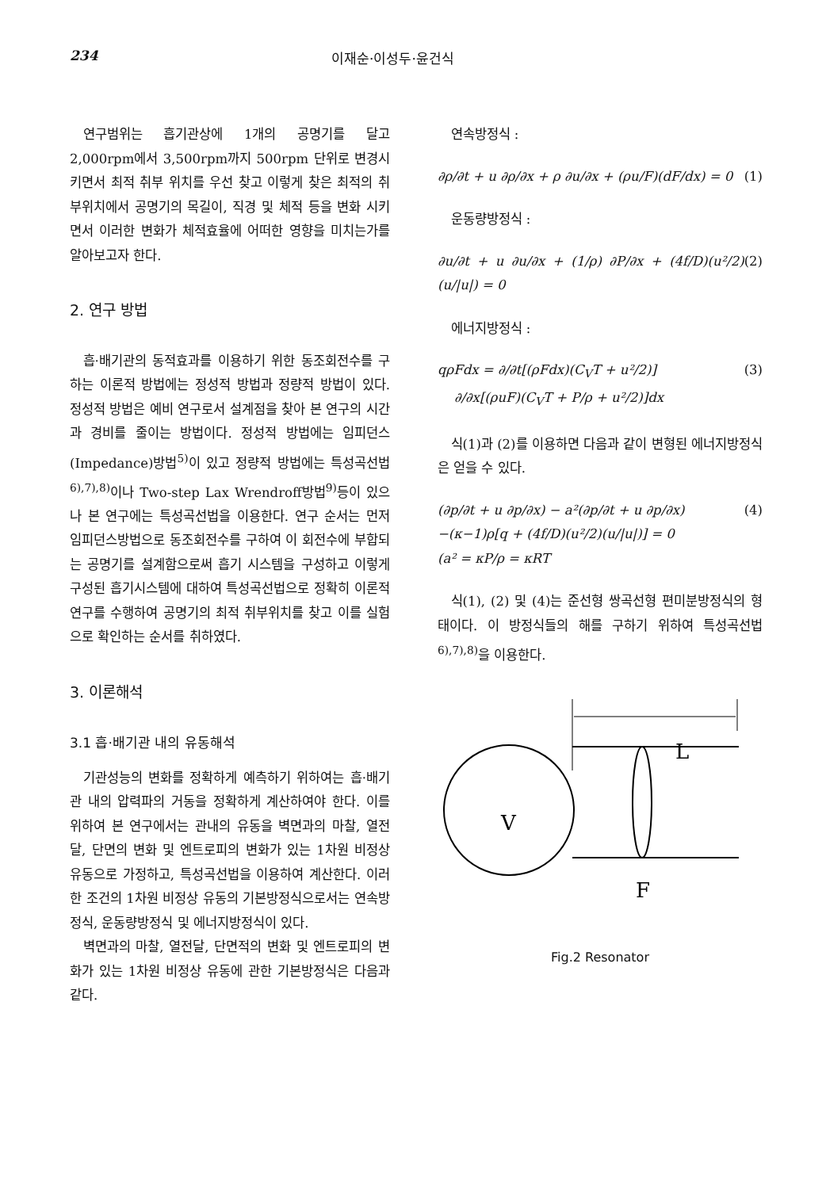234 이재순·이성두·윤건식
연구범위는 흡기관상에 1개의 공명기를 달고 2,000rpm에서 3,500rpm까지 500rpm 단위로 변경시키면서 최적 취부 위치를 우선 찾고 이렇게 찾은 최적의 취부위치에서 공명기의 목길이, 직경 및 체적 등을 변화 시키면서 이러한 변화가 체적효율에 어떠한 영향을 미치는가를 알아보고자 한다.
2. 연구 방법
흡·배기관의 동적효과를 이용하기 위한 동조회전수를 구하는 이론적 방법에는 정성적 방법과 정량적 방법이 있다. 정성적 방법은 예비 연구로서 설계점을 찾아 본 연구의 시간과 경비를 줄이는 방법이다. 정성적 방법에는 임피던스(Impedance)방법<sup>5)</sup>이 있고 정량적 방법에는 특성곡선법<sup>6),7),8)</sup>이나 Two-step Lax Wrendroff방법<sup>9)</sup>등이 있으나 본 연구에는 특성곡선법을 이용한다. 연구 순서는 먼저 임피던스방법으로 동조회전수를 구하여 이 회전수에 부합되는 공명기를 설계함으로써 흡기 시스템을 구성하고 이렇게 구성된 흡기시스템에 대하여 특성곡선법으로 정확히 이론적 연구를 수행하여 공명기의 최적 취부위치를 찾고 이를 실험으로 확인하는 순서를 취하였다.
3. 이론해석
3.1 흡·배기관 내의 유동해석
기관성능의 변화를 정확하게 예측하기 위하여는 흡·배기관 내의 압력파의 거동을 정확하게 계산하여야 한다. 이를 위하여 본 연구에서는 관내의 유동을 벽면과의 마찰, 열전달, 단면의 변화 및 엔트로피의 변화가 있는 1차원 비정상 유동으로 가정하고, 특성곡선법을 이용하여 계산한다. 이러한 조건의 1차원 비정상 유동의 기본방정식으로서는 연속방정식, 운동량방정식 및 에너지방정식이 있다.
벽면과의 마찰, 열전달, 단면적의 변화 및 엔트로피의 변화가 있는 1차원 비정상 유동에 관한 기본방정식은 다음과 같다.
연속방정식 :
∂ρ/∂t + u ∂ρ/∂x + ρ ∂u/∂x + (ρu/F)(dF/dx) = 0 (1)
운동량방정식 :
∂u/∂t + u ∂u/∂x + (1/ρ) ∂P/∂x + (4f/D)(u²/2)(u/|u|) = 0 (2)
에너지방정식 :
qρFdx = ∂/∂t[(ρFdx)(C<sub>V</sub>T + u²/2)]
∂/∂x[(ρuF)(C<sub>V</sub>T + P/ρ + u²/2)]dx (3)
식(1)과 (2)를 이용하면 다음과 같이 변형된 에너지방정식은 얻을 수 있다.
(∂p/∂t + u ∂p/∂x) − a²(∂p/∂t + u ∂p/∂x)
−(κ−1)ρ[q + (4f/D)(u²/2)(u/|u|)] = 0
(a² = κP/ρ = κRT (4)
식(1), (2) 및 (4)는 준선형 쌍곡선형 편미분방정식의 형태이다. 이 방정식들의 해를 구하기 위하여 특성곡선법<sup>6),7),8)</sup>을 이용한다.
L
V
F
Fig.2 Resonator